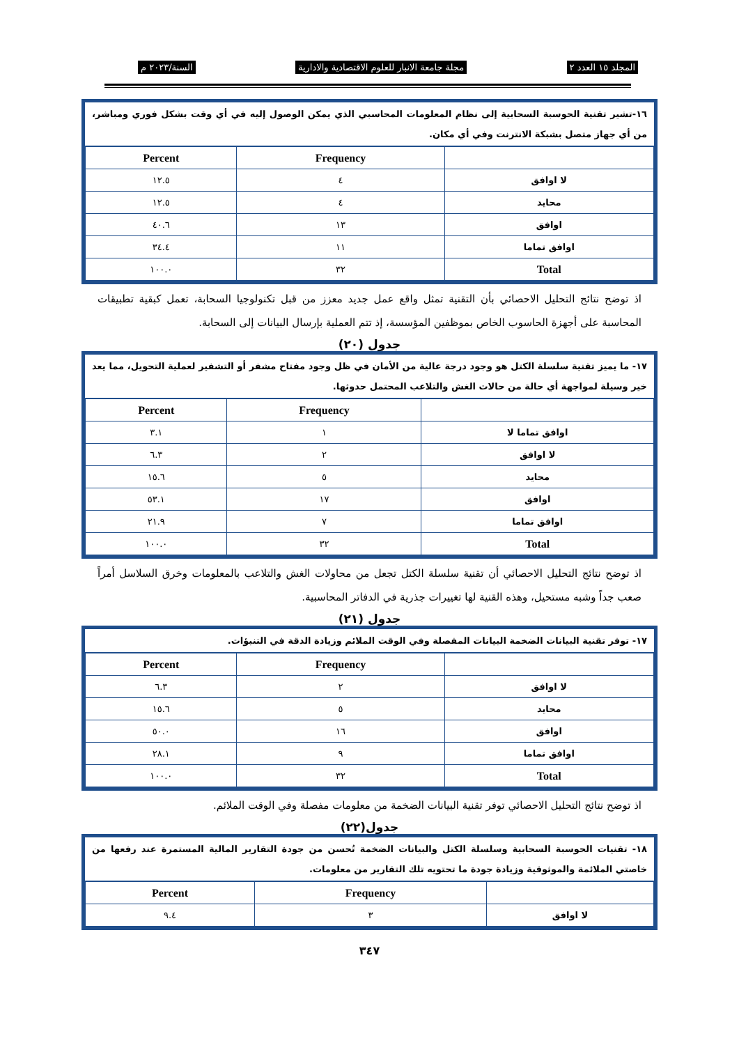المجلد ١٥ العدد ٢ مجلة جامعة الانبار للعلوم الاقتصادية والادارية السنة/٢٠٢٣ م
١٦-تشير تقنية الحوسبة السحابية إلى نظام المعلومات المحاسبي الذي يمكن الوصول إليه في أي وقت بشكل فوري ومباشر، من أي جهاز متصل بشبكة الانترنت وفي أي مكان.
| | Frequency | Percent |
| --- | --- | --- |
| لا اوافق | ٤ | ١٢.٥ |
| محايد | ٤ | ١٢.٥ |
| اوافق | ١٣ | ٤٠.٦ |
| اوافق تماما | ١١ | ٣٤.٤ |
| Total | ٣٢ | ١٠٠.٠ |
اذ توضح نتائج التحليل الاحصائي بأن التقنية تمثل واقع عمل جديد معزز من قبل تكنولوجيا السحابة، تعمل كبقية تطبيقات المحاسبة على أجهزة الحاسوب الخاص بموظفين المؤسسة، إذ تتم العملية بإرسال البيانات إلى السحابة.
جدول (٢٠)
١٧- ما يميز تقنية سلسلة الكتل هو وجود درجة عالية من الأمان في ظل وجود مفتاح مشفر أو التشفير لعملية التحويل، مما يعد خير وسيلة لمواجهة أي حالة من حالات الغش والتلاعب المحتمل حدوثها.
| | Frequency | Percent |
| --- | --- | --- |
| اوافق تماما لا | ١ | ٣.١ |
| لا اوافق | ٢ | ٦.٣ |
| محايد | ٥ | ١٥.٦ |
| اوافق | ١٧ | ٥٣.١ |
| اوافق تماما | ٧ | ٢١.٩ |
| Total | ٣٢ | ١٠٠.٠ |
اذ توضح نتائج التحليل الاحصائي أن تقنية سلسلة الكتل تجعل من محاولات الغش والتلاعب بالمعلومات وخرق السلاسل أمراً صعب جداً وشبه مستحيل، وهذه القنية لها تغييرات جذرية في الدفاتر المحاسبية.
جدول (٢١)
١٧- توفر تقنية البيانات الضخمة البيانات المفصلة وفي الوقت الملائم وزيادة الدقة في التنبؤات.
| | Frequency | Percent |
| --- | --- | --- |
| لا اوافق | ٢ | ٦.٣ |
| محايد | ٥ | ١٥.٦ |
| اوافق | ١٦ | ٥٠.٠ |
| اوافق تماما | ٩ | ٢٨.١ |
| Total | ٣٢ | ١٠٠.٠ |
اذ توضح نتائج التحليل الاحصائي توفر تقنية البيانات الضخمة من معلومات مفصلة وفي الوقت الملائم.
جدول(٢٢)
١٨- تقنيات الحوسبة السحابية وسلسلة الكتل والبيانات الضخمة تُحسن من جودة التقارير المالية المستمرة عند رفعها من خاصتي الملائمة والموثوقية وزيادة جودة ما تحتويه تلك التقارير من معلومات.
| | Frequency | Percent |
| --- | --- | --- |
| لا اوافق | ٣ | ٩.٤ |
٣٤٧